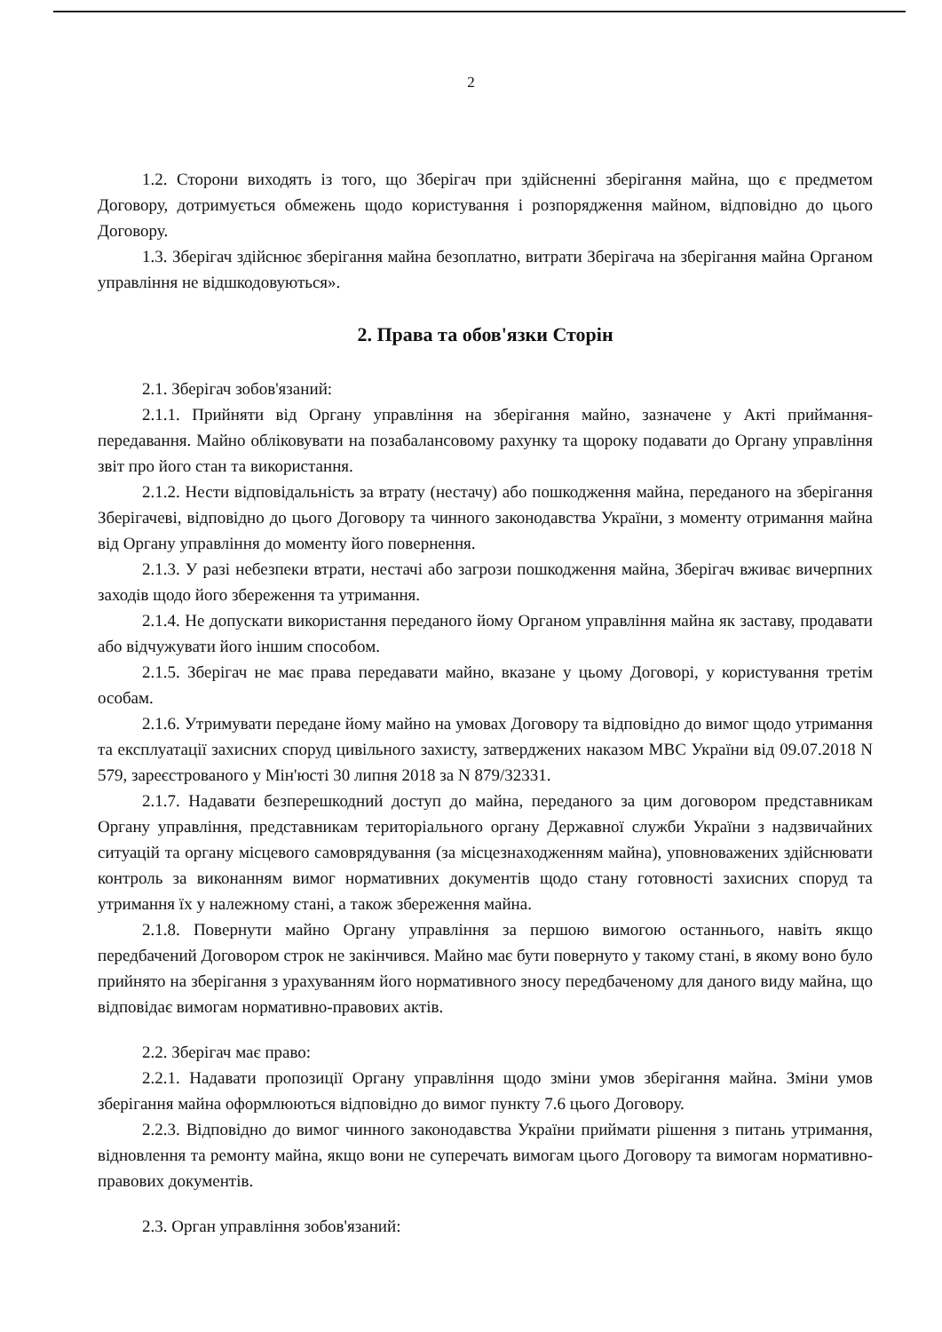2
1.2. Сторони виходять із того, що Зберігач при здійсненні зберігання майна, що є предметом Договору, дотримується обмежень щодо користування і розпорядження майном, відповідно до цього Договору.
1.3. Зберігач здійснює зберігання майна безоплатно, витрати Зберігача на зберігання майна Органом управління не відшкодовуються».
2. Права та обов'язки Сторін
2.1. Зберігач зобов'язаний:
2.1.1. Прийняти від Органу управління на зберігання майно, зазначене у Акті приймання-передавання. Майно обліковувати на позабалансовому рахунку та щороку подавати до Органу управління звіт про його стан та використання.
2.1.2. Нести відповідальність за втрату (нестачу) або пошкодження майна, переданого на зберігання Зберігачеві, відповідно до цього Договору та чинного законодавства України, з моменту отримання майна від Органу управління до моменту його повернення.
2.1.3. У разі небезпеки втрати, нестачі або загрози пошкодження майна, Зберігач вживає вичерпних заходів щодо його збереження та утримання.
2.1.4. Не допускати використання переданого йому Органом управління майна як заставу, продавати або відчужувати його іншим способом.
2.1.5. Зберігач не має права передавати майно, вказане у цьому Договорі, у користування третім особам.
2.1.6. Утримувати передане йому майно на умовах Договору та відповідно до вимог щодо утримання та експлуатації захисних споруд цивільного захисту, затверджених наказом МВС України від 09.07.2018 N 579, зареєстрованого у Мін'юсті 30 липня 2018 за N 879/32331.
2.1.7. Надавати безперешкодний доступ до майна, переданого за цим договором представникам Органу управління, представникам територіального органу Державної служби України з надзвичайних ситуацій та органу місцевого самоврядування (за місцезнаходженням майна), уповноважених здійснювати контроль за виконанням вимог нормативних документів щодо стану готовності захисних споруд та утримання їх у належному стані, а також збереження майна.
2.1.8. Повернути майно Органу управління за першою вимогою останнього, навіть якщо передбачений Договором строк не закінчився. Майно має бути повернуто у такому стані, в якому воно було прийнято на зберігання з урахуванням його нормативного зносу передбаченому для даного виду майна, що відповідає вимогам нормативно-правових актів.
2.2. Зберігач має право:
2.2.1. Надавати пропозиції Органу управління щодо зміни умов зберігання майна. Зміни умов зберігання майна оформлюються відповідно до вимог пункту 7.6 цього Договору.
2.2.3. Відповідно до вимог чинного законодавства України приймати рішення з питань утримання, відновлення та ремонту майна, якщо вони не суперечать вимогам цього Договору та вимогам нормативно-правових документів.
2.3. Орган управління зобов'язаний: